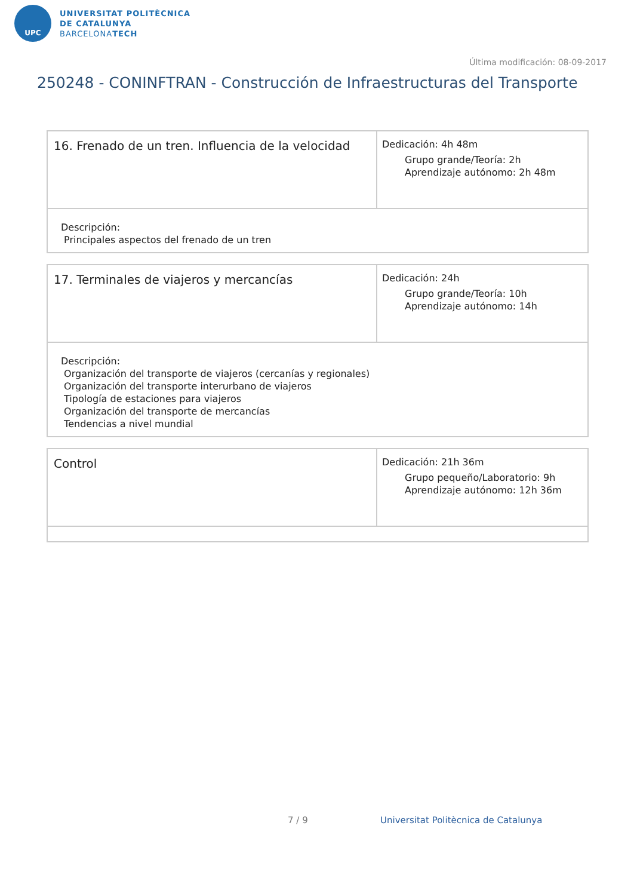UPC
UNIVERSITAT POLITÈCNICA
DE CATALUNYA
BARCELONATECH
Última modificación: 08-09-2017
250248 - CONINFTRAN - Construcción de Infraestructuras del Transporte
| 16. Frenado de un tren. Influencia de la velocidad | Dedicación: 4h 48m Grupo grande/Teoría: 2h Aprendizaje autónomo: 2h 48m |
| Descripción: Principales aspectos del frenado de un tren | |
| 17. Terminales de viajeros y mercancías | Dedicación: 24h Grupo grande/Teoría: 10h Aprendizaje autónomo: 14h |
| Descripción: Organización del transporte de viajeros (cercanías y regionales) Organización del transporte interurbano de viajeros Tipología de estaciones para viajeros Organización del transporte de mercancías Tendencias a nivel mundial | |
| Control | Dedicación: 21h 36m Grupo pequeño/Laboratorio: 9h Aprendizaje autónomo: 12h 36m |
7 / 9
Universitat Politècnica de Catalunya